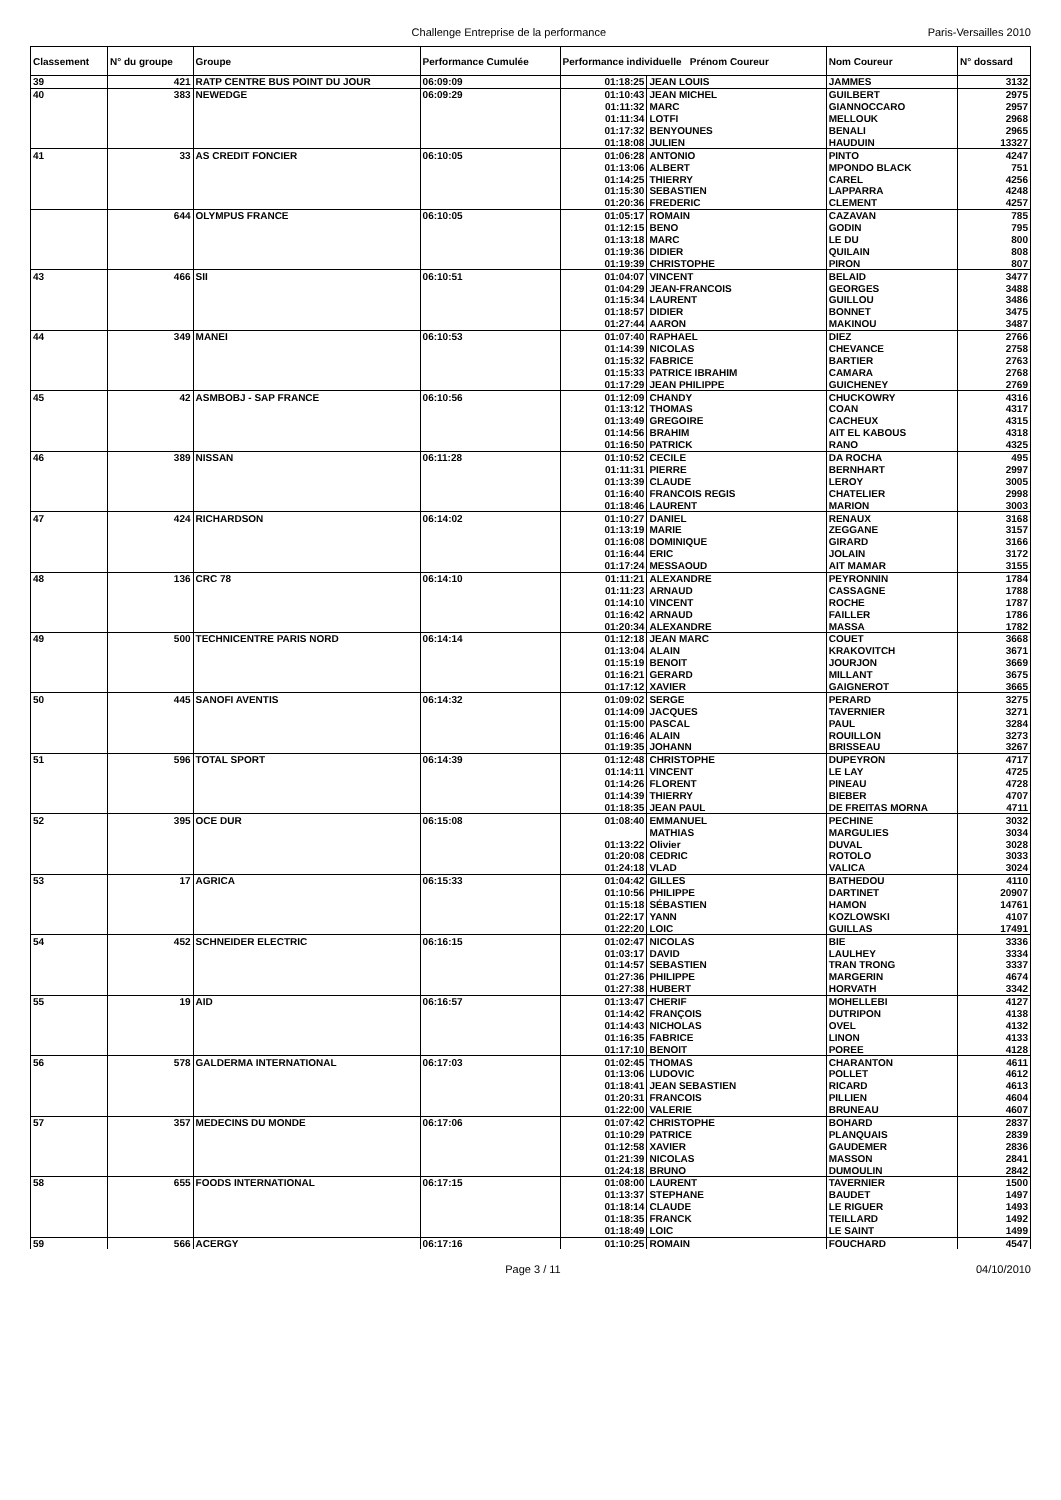Challenge Entreprise de la performance Paris-Versailles 2010
| Classement | N° du groupe | Groupe | Performance Cumulée | Performance individuelle Prénom Coureur | | Nom Coureur | N° dossard |
| --- | --- | --- | --- | --- | --- | --- | --- |
| 39 | 421 | RATP CENTRE BUS POINT DU JOUR | 06:09:09 | 01:18:25 | JEAN LOUIS | JAMMES | 3132 |
| 40 | 383 | NEWEDGE | 06:09:29 | 01:10:43 | JEAN MICHEL | GUILBERT | 2975 |
| | | | | 01:11:32 | MARC | GIANNOCCARO | 2957 |
| | | | | 01:11:34 | LOTFI | MELLOUK | 2968 |
| | | | | 01:17:32 | BENYOUNES | BENALI | 2965 |
| | | | | 01:18:08 | JULIEN | HAUDUIN | 13327 |
| 41 | 33 | AS CREDIT FONCIER | 06:10:05 | 01:06:28 | ANTONIO | PINTO | 4247 |
| | | | | 01:13:06 | ALBERT | MPONDO BLACK | 751 |
| | | | | 01:14:25 | THIERRY | CAREL | 4256 |
| | | | | 01:15:30 | SEBASTIEN | LAPPARRA | 4248 |
| | | | | 01:20:36 | FREDERIC | CLEMENT | 4257 |
| | 644 | OLYMPUS FRANCE | 06:10:05 | 01:05:17 | ROMAIN | CAZAVAN | 785 |
| | | | | 01:12:15 | BENO | GODIN | 795 |
| | | | | 01:13:18 | MARC | LE DU | 800 |
| | | | | 01:19:36 | DIDIER | QUILAIN | 808 |
| | | | | 01:19:39 | CHRISTOPHE | PIRON | 807 |
| 43 | 466 | SII | 06:10:51 | 01:04:07 | VINCENT | BELAID | 3477 |
| | | | | 01:04:29 | JEAN-FRANCOIS | GEORGES | 3488 |
| | | | | 01:15:34 | LAURENT | GUILLOU | 3486 |
| | | | | 01:18:57 | DIDIER | BONNET | 3475 |
| | | | | 01:27:44 | AARON | MAKINOU | 3487 |
| 44 | 349 | MANEI | 06:10:53 | 01:07:40 | RAPHAEL | DIEZ | 2766 |
| | | | | 01:14:39 | NICOLAS | CHEVANCE | 2758 |
| | | | | 01:15:32 | FABRICE | BARTIER | 2763 |
| | | | | 01:15:33 | PATRICE IBRAHIM | CAMARA | 2768 |
| | | | | 01:17:29 | JEAN PHILIPPE | GUICHENEY | 2769 |
| 45 | 42 | ASMBOBJ - SAP FRANCE | 06:10:56 | 01:12:09 | CHANDY | CHUCKOWRY | 4316 |
| | | | | 01:13:12 | THOMAS | COAN | 4317 |
| | | | | 01:13:49 | GREGOIRE | CACHEUX | 4315 |
| | | | | 01:14:56 | BRAHIM | AIT EL KABOUS | 4318 |
| | | | | 01:16:50 | PATRICK | RANO | 4325 |
| 46 | 389 | NISSAN | 06:11:28 | 01:10:52 | CECILE | DA ROCHA | 495 |
| | | | | 01:11:31 | PIERRE | BERNHART | 2997 |
| | | | | 01:13:39 | CLAUDE | LEROY | 3005 |
| | | | | 01:16:40 | FRANCOIS REGIS | CHATELIER | 2998 |
| | | | | 01:18:46 | LAURENT | MARION | 3003 |
| 47 | 424 | RICHARDSON | 06:14:02 | 01:10:27 | DANIEL | RENAUX | 3168 |
| | | | | 01:13:19 | MARIE | ZEGGANE | 3157 |
| | | | | 01:16:08 | DOMINIQUE | GIRARD | 3166 |
| | | | | 01:16:44 | ERIC | JOLAIN | 3172 |
| | | | | 01:17:24 | MESSAOUD | AIT MAMAR | 3155 |
| 48 | 136 | CRC 78 | 06:14:10 | 01:11:21 | ALEXANDRE | PEYRONNIN | 1784 |
| | | | | 01:11:23 | ARNAUD | CASSAGNE | 1788 |
| | | | | 01:14:10 | VINCENT | ROCHE | 1787 |
| | | | | 01:16:42 | ARNAUD | FAILLER | 1786 |
| | | | | 01:20:34 | ALEXANDRE | MASSA | 1782 |
| 49 | 500 | TECHNICENTRE PARIS NORD | 06:14:14 | 01:12:18 | JEAN MARC | COUET | 3668 |
| | | | | 01:13:04 | ALAIN | KRAKOVITCH | 3671 |
| | | | | 01:15:19 | BENOIT | JOURJON | 3669 |
| | | | | 01:16:21 | GERARD | MILLANT | 3675 |
| | | | | 01:17:12 | XAVIER | GAIGNEROT | 3665 |
| 50 | 445 | SANOFI AVENTIS | 06:14:32 | 01:09:02 | SERGE | PERARD | 3275 |
| | | | | 01:14:09 | JACQUES | TAVERNIER | 3271 |
| | | | | 01:15:00 | PASCAL | PAUL | 3284 |
| | | | | 01:16:46 | ALAIN | ROUILLON | 3273 |
| | | | | 01:19:35 | JOHANN | BRISSEAU | 3267 |
| 51 | 596 | TOTAL SPORT | 06:14:39 | 01:12:48 | CHRISTOPHE | DUPEYRON | 4717 |
| | | | | 01:14:11 | VINCENT | LE LAY | 4725 |
| | | | | 01:14:26 | FLORENT | PINEAU | 4728 |
| | | | | 01:14:39 | THIERRY | BIEBER | 4707 |
| | | | | 01:18:35 | JEAN PAUL | DE FREITAS MORNA | 4711 |
| 52 | 395 | OCE DUR | 06:15:08 | 01:08:40 | EMMANUEL | PECHINE | 3032 |
| | | | | | MATHIAS | MARGULIES | 3034 |
| | | | | 01:13:22 | Olivier | DUVAL | 3028 |
| | | | | 01:20:08 | CEDRIC | ROTOLO | 3033 |
| | | | | 01:24:18 | VLAD | VALICA | 3024 |
| 53 | 17 | AGRICA | 06:15:33 | 01:04:42 | GILLES | BATHEDOU | 4110 |
| | | | | 01:10:56 | PHILIPPE | DARTINET | 20907 |
| | | | | 01:15:18 | SÉBASTIEN | HAMON | 14761 |
| | | | | 01:22:17 | YANN | KOZLOWSKI | 4107 |
| | | | | 01:22:20 | LOIC | GUILLAS | 17491 |
| 54 | 452 | SCHNEIDER ELECTRIC | 06:16:15 | 01:02:47 | NICOLAS | BIE | 3336 |
| | | | | 01:03:17 | DAVID | LAULHEY | 3334 |
| | | | | 01:14:57 | SEBASTIEN | TRAN TRONG | 3337 |
| | | | | 01:27:36 | PHILIPPE | MARGERIN | 4674 |
| | | | | 01:27:38 | HUBERT | HORVATH | 3342 |
| 55 | 19 | AID | 06:16:57 | 01:13:47 | CHERIF | MOHELLEBI | 4127 |
| | | | | 01:14:42 | FRANÇOIS | DUTRIPON | 4138 |
| | | | | 01:14:43 | NICHOLAS | OVEL | 4132 |
| | | | | 01:16:35 | FABRICE | LINON | 4133 |
| | | | | 01:17:10 | BENOIT | POREE | 4128 |
| 56 | 578 | GALDERMA INTERNATIONAL | 06:17:03 | 01:02:45 | THOMAS | CHARANTON | 4611 |
| | | | | 01:13:06 | LUDOVIC | POLLET | 4612 |
| | | | | 01:18:41 | JEAN SEBASTIEN | RICARD | 4613 |
| | | | | 01:20:31 | FRANCOIS | PILLIEN | 4604 |
| | | | | 01:22:00 | VALERIE | BRUNEAU | 4607 |
| 57 | 357 | MEDECINS DU MONDE | 06:17:06 | 01:07:42 | CHRISTOPHE | BOHARD | 2837 |
| | | | | 01:10:29 | PATRICE | PLANQUAIS | 2839 |
| | | | | 01:12:58 | XAVIER | GAUDEMER | 2836 |
| | | | | 01:21:39 | NICOLAS | MASSON | 2841 |
| | | | | 01:24:18 | BRUNO | DUMOULIN | 2842 |
| 58 | 655 | FOODS INTERNATIONAL | 06:17:15 | 01:08:00 | LAURENT | TAVERNIER | 1500 |
| | | | | 01:13:37 | STEPHANE | BAUDET | 1497 |
| | | | | 01:18:14 | CLAUDE | LE RIGUER | 1493 |
| | | | | 01:18:35 | FRANCK | TEILLARD | 1492 |
| | | | | 01:18:49 | LOIC | LE SAINT | 1499 |
| 59 | 566 | ACERGY | 06:17:16 | 01:10:25 | ROMAIN | FOUCHARD | 4547 |
Page 3 / 11 04/10/2010